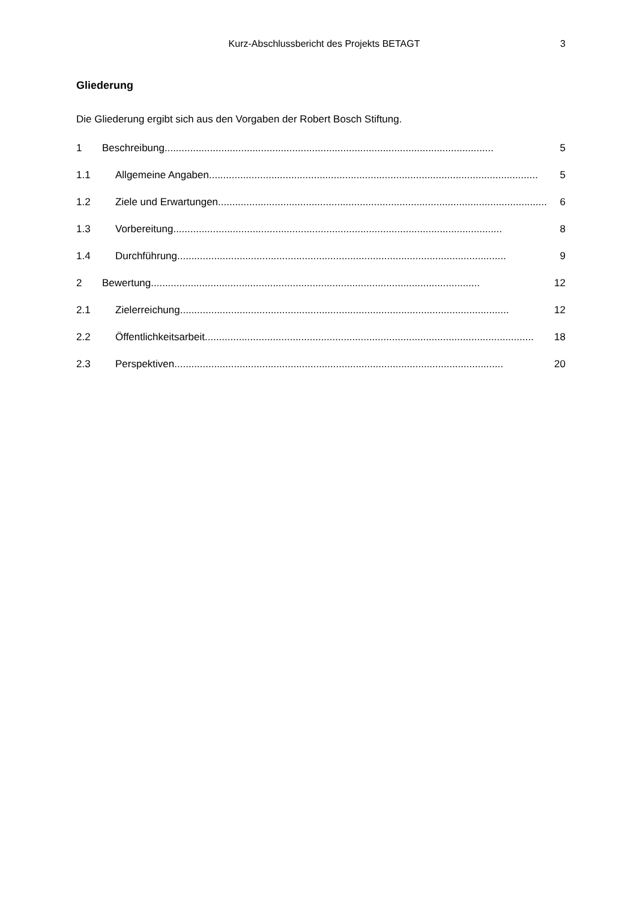Kurz-Abschlussbericht des Projekts BETAGT 3
Gliederung
Die Gliederung ergibt sich aus den Vorgaben der Robert Bosch Stiftung.
1 Beschreibung.................................................................................................................... 5
1.1 Allgemeine Angaben .................................................................................................................... 5
1.2 Ziele und Erwartungen .................................................................................................................... 6
1.3 Vorbereitung.................................................................................................................... 8
1.4 Durchführung.................................................................................................................... 9
2 Bewertung .................................................................................................................... 12
2.1 Zielerreichung.................................................................................................................... 12
2.2 Öffentlichkeitsarbeit.................................................................................................................... 18
2.3 Perspektiven.................................................................................................................... 20